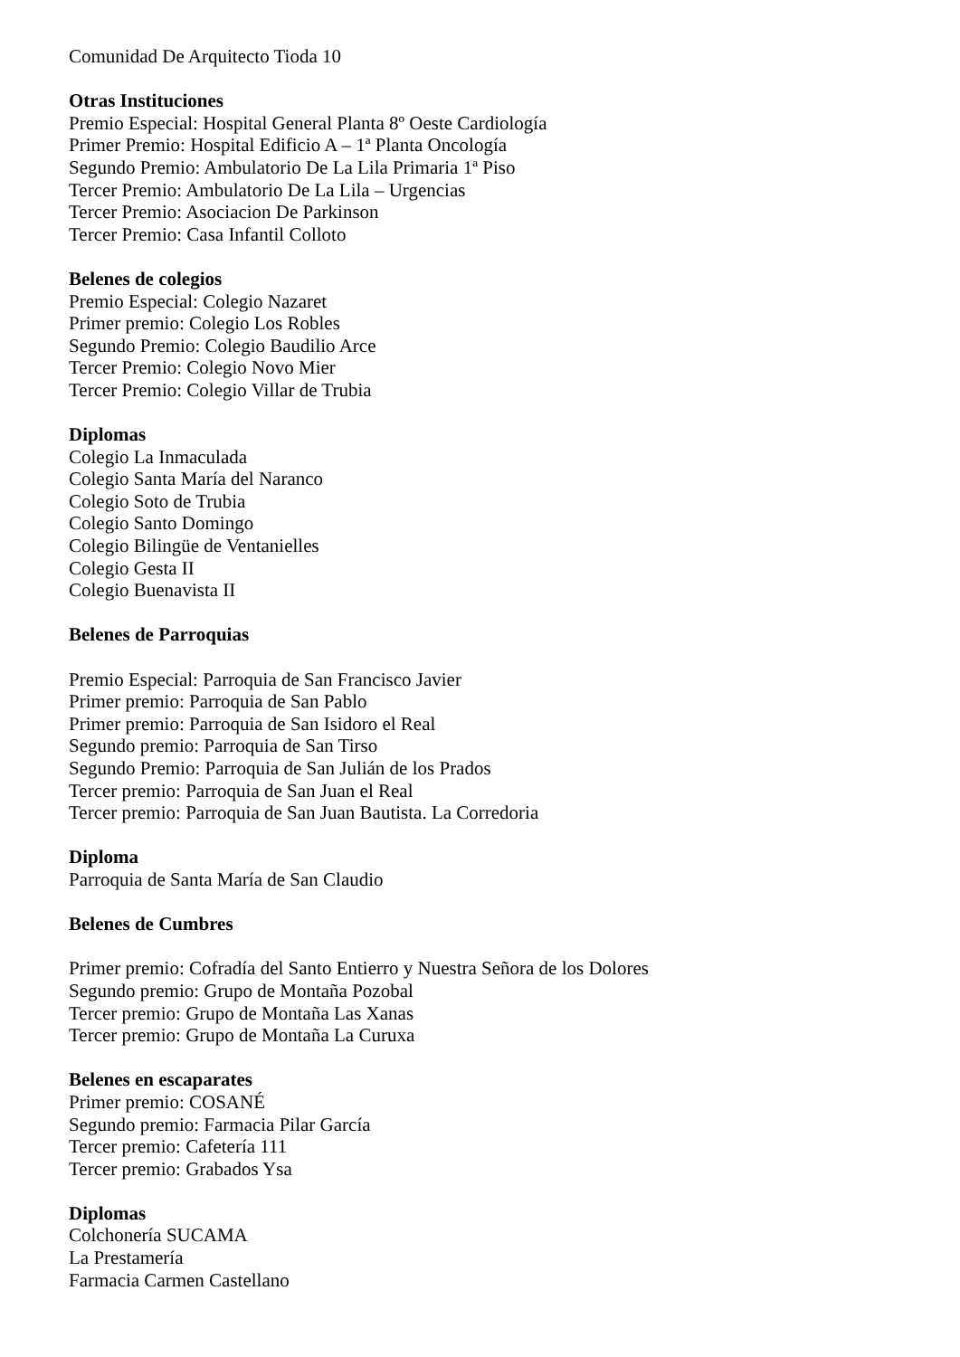Comunidad De Arquitecto Tioda 10
Otras Instituciones
Premio Especial: Hospital General Planta 8º Oeste Cardiología
Primer Premio: Hospital Edificio A – 1ª Planta Oncología
Segundo Premio: Ambulatorio De La Lila Primaria 1ª Piso
Tercer Premio: Ambulatorio De La Lila – Urgencias
Tercer Premio: Asociacion De Parkinson
Tercer Premio: Casa Infantil Colloto
Belenes de colegios
Premio Especial: Colegio Nazaret
Primer premio: Colegio Los Robles
Segundo Premio: Colegio Baudilio Arce
Tercer Premio: Colegio Novo Mier
Tercer Premio: Colegio Villar de Trubia
Diplomas
Colegio La Inmaculada
Colegio Santa María del Naranco
Colegio Soto de Trubia
Colegio Santo Domingo
Colegio Bilingüe de Ventanielles
Colegio Gesta II
Colegio Buenavista II
Belenes de Parroquias
Premio Especial: Parroquia de San Francisco Javier
Primer premio: Parroquia de San Pablo
Primer premio: Parroquia de San Isidoro el Real
Segundo premio: Parroquia de San Tirso
Segundo Premio: Parroquia de San Julián de los Prados
Tercer premio: Parroquia de San Juan el Real
Tercer premio: Parroquia de San Juan Bautista. La Corredoria
Diploma
Parroquia de Santa María de San Claudio
Belenes de Cumbres
Primer premio: Cofradía del Santo Entierro y Nuestra Señora de los Dolores
Segundo premio: Grupo de Montaña Pozobal
Tercer premio: Grupo de Montaña Las Xanas
Tercer premio: Grupo de Montaña La Curuxa
Belenes en escaparates
Primer premio: COSANÉ
Segundo premio: Farmacia Pilar García
Tercer premio: Cafetería 111
Tercer premio: Grabados Ysa
Diplomas
Colchonería SUCAMA
La Prestamería
Farmacia Carmen Castellano